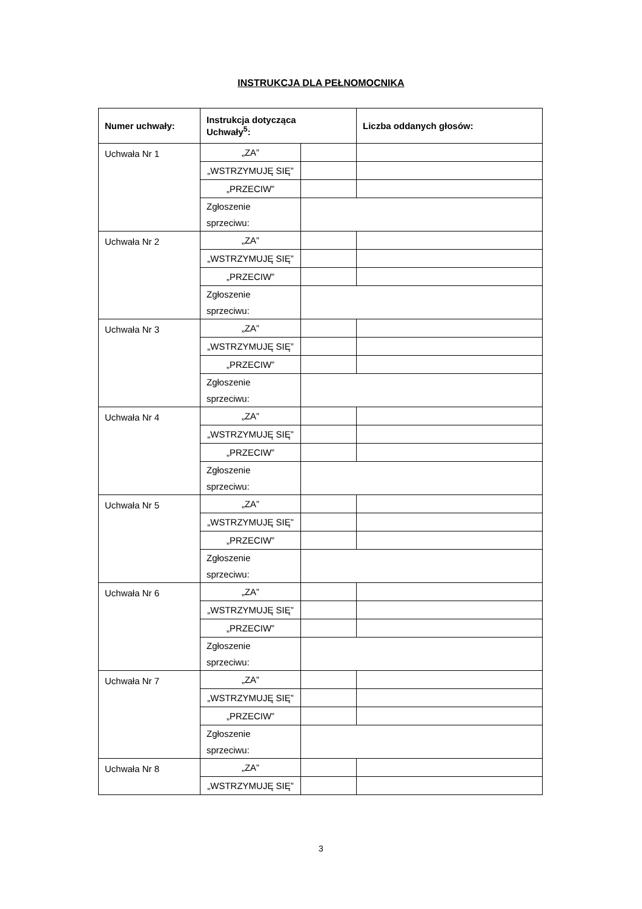INSTRUKCJA DLA PEŁNOMOCNIKA
| Numer uchwały: | Instrukcja dotycząca Uchwały<sup>5</sup>: | | Liczba oddanych głosów: |
| --- | --- | --- | --- |
| Uchwała Nr 1 | „ZA” | | |
| | „WSTRZYMUJĘ SIĘ” | | |
| | „PRZECIW” | | |
| | Zgłoszenie sprzeciwu: | | |
| Uchwała Nr 2 | „ZA” | | |
| | „WSTRZYMUJĘ SIĘ” | | |
| | „PRZECIW” | | |
| | Zgłoszenie sprzeciwu: | | |
| Uchwała Nr 3 | „ZA” | | |
| | „WSTRZYMUJĘ SIĘ” | | |
| | „PRZECIW” | | |
| | Zgłoszenie sprzeciwu: | | |
| Uchwała Nr 4 | „ZA” | | |
| | „WSTRZYMUJĘ SIĘ” | | |
| | „PRZECIW” | | |
| | Zgłoszenie sprzeciwu: | | |
| Uchwała Nr 5 | „ZA” | | |
| | „WSTRZYMUJĘ SIĘ” | | |
| | „PRZECIW” | | |
| | Zgłoszenie sprzeciwu: | | |
| Uchwała Nr 6 | „ZA” | | |
| | „WSTRZYMUJĘ SIĘ” | | |
| | „PRZECIW” | | |
| | Zgłoszenie sprzeciwu: | | |
| Uchwała Nr 7 | „ZA” | | |
| | „WSTRZYMUJĘ SIĘ” | | |
| | „PRZECIW” | | |
| | Zgłoszenie sprzeciwu: | | |
| Uchwała Nr 8 | „ZA” | | |
| | „WSTRZYMUJĘ SIĘ” | | |
3